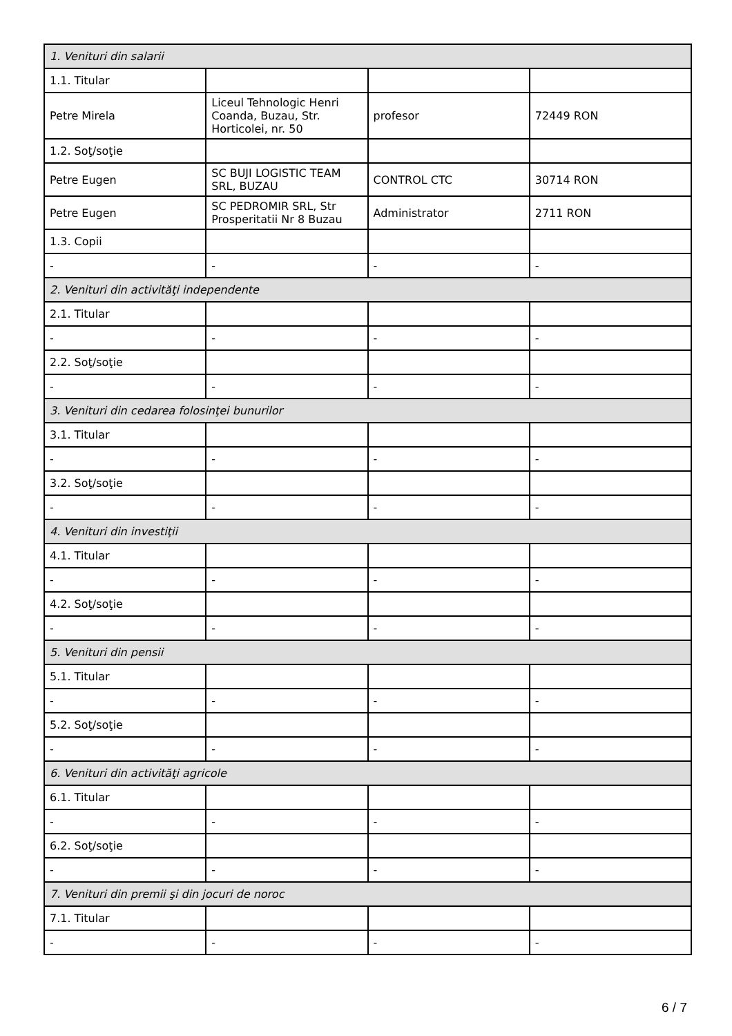| 1. Venituri din salarii | | | |
| 1.1. Titular | | | |
| Petre Mirela | Liceul Tehnologic Henri Coanda, Buzau, Str. Horticolei, nr. 50 | profesor | 72449 RON |
| 1.2. Soţ/soţie | | | |
| Petre Eugen | SC BUJI LOGISTIC TEAM SRL, BUZAU | CONTROL CTC | 30714 RON |
| Petre Eugen | SC PEDROMIR SRL, Str Prosperitatii Nr 8 Buzau | Administrator | 2711 RON |
| 1.3. Copii | | | |
| - | - | - | - |
| 2. Venituri din activităţi independente | | | |
| 2.1. Titular | | | |
| - | - | - | - |
| 2.2. Soţ/soţie | | | |
| - | - | - | - |
| 3. Venituri din cedarea folosinţei bunurilor | | | |
| 3.1. Titular | | | |
| - | - | - | - |
| 3.2. Soţ/soţie | | | |
| - | - | - | - |
| 4. Venituri din investiţii | | | |
| 4.1. Titular | | | |
| - | - | - | - |
| 4.2. Soţ/soţie | | | |
| - | - | - | - |
| 5. Venituri din pensii | | | |
| 5.1. Titular | | | |
| - | - | - | - |
| 5.2. Soţ/soţie | | | |
| - | - | - | - |
| 6. Venituri din activităţi agricole | | | |
| 6.1. Titular | | | |
| - | - | - | - |
| 6.2. Soţ/soţie | | | |
| - | - | - | - |
| 7. Venituri din premii şi din jocuri de noroc | | | |
| 7.1. Titular | | | |
| - | - | - | - |
6 / 7